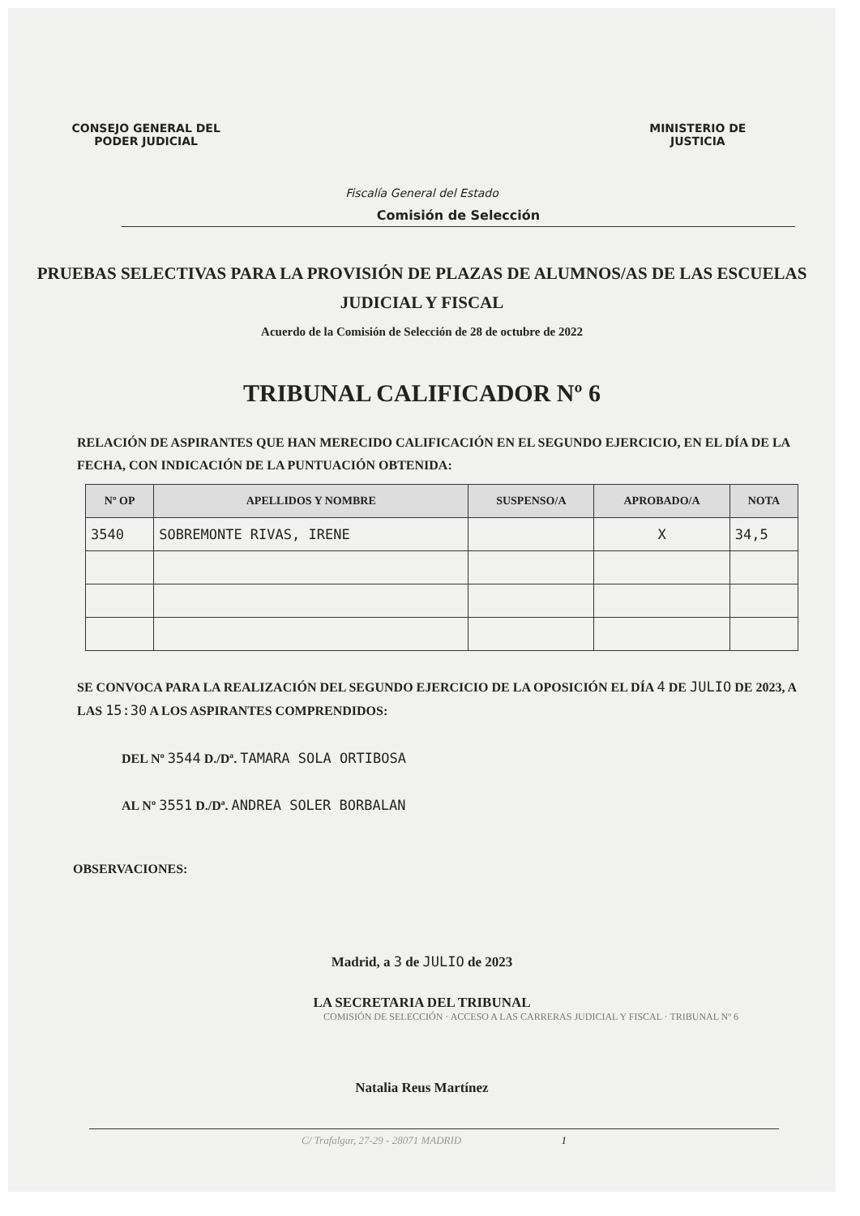CONSEJO GENERAL DEL
PODER JUDICIAL
Fiscalía General del Estado
MINISTERIO DE
JUSTICIA
Comisión de Selección
PRUEBAS SELECTIVAS PARA LA PROVISIÓN DE PLAZAS DE ALUMNOS/AS DE LAS ESCUELAS JUDICIAL Y FISCAL
Acuerdo de la Comisión de Selección de 28 de octubre de 2022
TRIBUNAL CALIFICADOR Nº 6
RELACIÓN DE ASPIRANTES QUE HAN MERECIDO CALIFICACIÓN EN EL SEGUNDO EJERCICIO, EN EL DÍA DE LA FECHA, CON INDICACIÓN DE LA PUNTUACIÓN OBTENIDA:
| Nº OP | APELLIDOS Y NOMBRE | SUSPENSO/A | APROBADO/A | NOTA |
| --- | --- | --- | --- | --- |
| 3540 | SOBREMONTE RIVAS, IRENE | | X | 34,5 |
SE CONVOCA PARA LA REALIZACIÓN DEL SEGUNDO EJERCICIO DE LA OPOSICIÓN EL DÍA 4 DE JULIO DE 2023, A LAS 15:30 A LOS ASPIRANTES COMPRENDIDOS:
DEL Nº 3544 D./Dª. TAMARA SOLA ORTIBOSA
AL Nº 3551 D./Dª. ANDREA SOLER BORBALAN
OBSERVACIONES:
Madrid, a 3 de JULIO de 2023
LA SECRETARIA DEL TRIBUNAL
COMISIÓN DE SELECCIÓN · ACCESO A LAS CARRERAS JUDICIAL Y FISCAL · TRIBUNAL Nº 6
Natalia Reus Martínez
C/ Trafalgar, 27-29 - 28071 MADRID 1